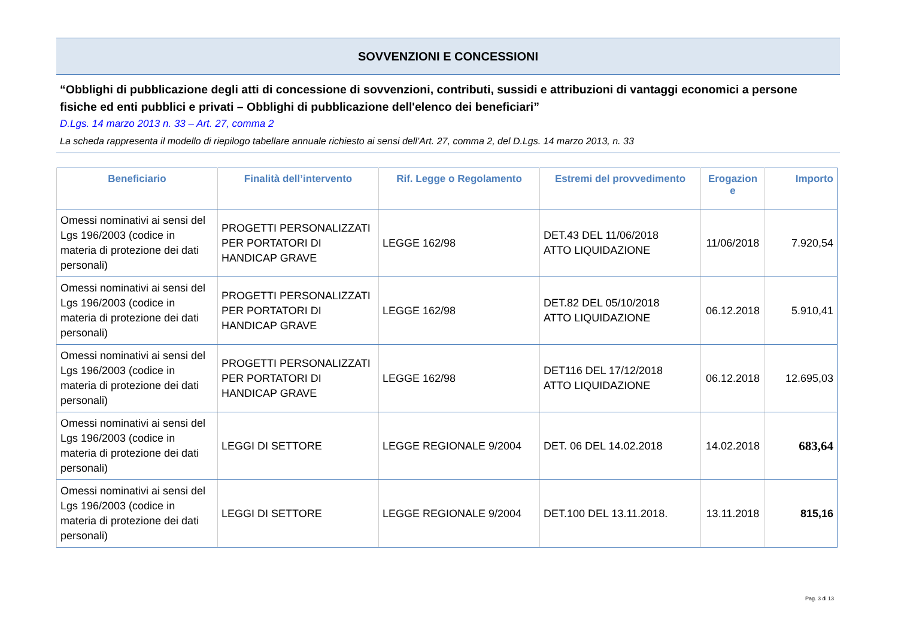SOVVENZIONI E CONCESSIONI
“Obblighi di pubblicazione degli atti di concessione di sovvenzioni, contributi, sussidi e attribuzioni di vantaggi economici a persone fisiche ed enti pubblici e privati – Obblighi di pubblicazione dell'elenco dei beneficiari”
D.Lgs. 14 marzo 2013 n. 33 – Art. 27, comma 2
La scheda rappresenta il modello di riepilogo tabellare annuale richiesto ai sensi dell’Art. 27, comma 2, del D.Lgs. 14 marzo 2013, n. 33
| Beneficiario | Finalità dell’intervento | Rif. Legge o Regolamento | Estremi del provvedimento | Erogazion e | Importo |
| --- | --- | --- | --- | --- | --- |
| Omessi nominativi ai sensi del Lgs 196/2003 (codice in materia di protezione dei dati personali) | PROGETTI PERSONALIZZATI PER PORTATORI DI HANDICAP GRAVE | LEGGE 162/98 | DET.43 DEL 11/06/2018 ATTO LIQUIDAZIONE | 11/06/2018 | 7.920,54 |
| Omessi nominativi ai sensi del Lgs 196/2003 (codice in materia di protezione dei dati personali) | PROGETTI PERSONALIZZATI PER PORTATORI DI HANDICAP GRAVE | LEGGE 162/98 | DET.82 DEL 05/10/2018 ATTO LIQUIDAZIONE | 06.12.2018 | 5.910,41 |
| Omessi nominativi ai sensi del Lgs 196/2003 (codice in materia di protezione dei dati personali) | PROGETTI PERSONALIZZATI PER PORTATORI DI HANDICAP GRAVE | LEGGE 162/98 | DET116 DEL 17/12/2018 ATTO LIQUIDAZIONE | 06.12.2018 | 12.695,03 |
| Omessi nominativi ai sensi del Lgs 196/2003 (codice in materia di protezione dei dati personali) | LEGGI DI SETTORE | LEGGE REGIONALE 9/2004 | DET. 06 DEL 14.02.2018 | 14.02.2018 | 683,64 |
| Omessi nominativi ai sensi del Lgs 196/2003 (codice in materia di protezione dei dati personali) | LEGGI DI SETTORE | LEGGE REGIONALE 9/2004 | DET.100 DEL 13.11.2018. | 13.11.2018 | 815,16 |
Pag. 3 di 13